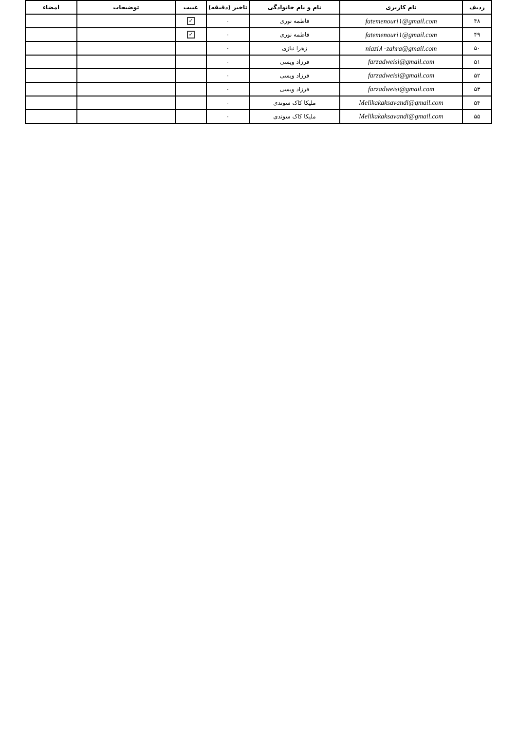| ردیف | نام کاربری | نام و نام خانوادگی | تاخیر (دقیقه) | غیبت | توضیحات | امضاء |
| --- | --- | --- | --- | --- | --- | --- |
| ۴۸ | fatemenouri۱@gmail.com | فاطمه نوری | ۰ | ✓ | | |
| ۴۹ | fatemenouri۱@gmail.com | فاطمه نوری | ۰ | ✓ | | |
| ۵۰ | niazi۸۰zahra@gmail.com | زهرا نیازی | ۰ | | | |
| ۵۱ | farzadweisi@gmail.com | فرزاد ویسی | ۰ | | | |
| ۵۲ | farzadweisi@gmail.com | فرزاد ویسی | ۰ | | | |
| ۵۳ | farzadweisi@gmail.com | فرزاد ویسی | ۰ | | | |
| ۵۴ | Melikakaksavandi@gmail.com | ملیکا کاک سوندی | ۰ | | | |
| ۵۵ | Melikakaksavandi@gmail.com | ملیکا کاک سوندی | ۰ | | | |